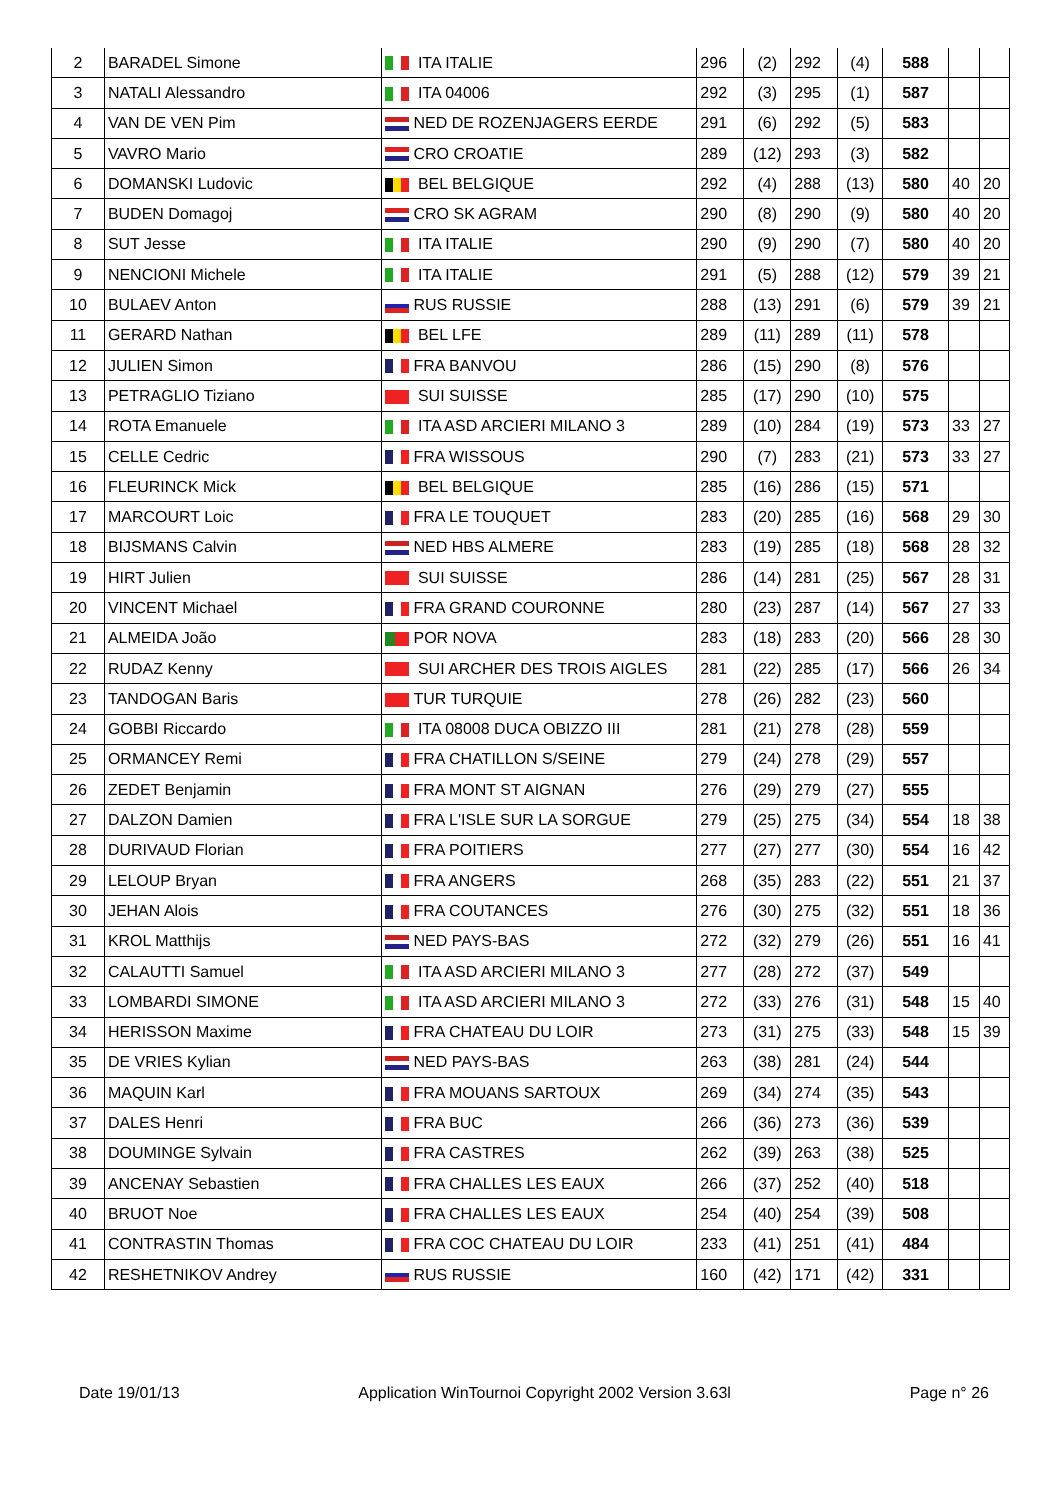| 2 | BARADEL Simone | ITA ITALIE | 296 | (2) | 292 | (4) | 588 | | |
| 3 | NATALI Alessandro | ITA 04006 | 292 | (3) | 295 | (1) | 587 | | |
| 4 | VAN DE VEN Pim | NED DE ROZENJAGERS EERDE | 291 | (6) | 292 | (5) | 583 | | |
| 5 | VAVRO Mario | CRO CROATIE | 289 | (12) | 293 | (3) | 582 | | |
| 6 | DOMANSKI Ludovic | BEL BELGIQUE | 292 | (4) | 288 | (13) | 580 | 40 | 20 |
| 7 | BUDEN Domagoj | CRO SK AGRAM | 290 | (8) | 290 | (9) | 580 | 40 | 20 |
| 8 | SUT Jesse | ITA ITALIE | 290 | (9) | 290 | (7) | 580 | 40 | 20 |
| 9 | NENCIONI Michele | ITA ITALIE | 291 | (5) | 288 | (12) | 579 | 39 | 21 |
| 10 | BULAEV Anton | RUS RUSSIE | 288 | (13) | 291 | (6) | 579 | 39 | 21 |
| 11 | GERARD Nathan | BEL LFE | 289 | (11) | 289 | (11) | 578 | | |
| 12 | JULIEN Simon | FRA BANVOU | 286 | (15) | 290 | (8) | 576 | | |
| 13 | PETRAGLIO Tiziano | SUI SUISSE | 285 | (17) | 290 | (10) | 575 | | |
| 14 | ROTA Emanuele | ITA ASD ARCIERI MILANO 3 | 289 | (10) | 284 | (19) | 573 | 33 | 27 |
| 15 | CELLE Cedric | FRA WISSOUS | 290 | (7) | 283 | (21) | 573 | 33 | 27 |
| 16 | FLEURINCK Mick | BEL BELGIQUE | 285 | (16) | 286 | (15) | 571 | | |
| 17 | MARCOURT Loic | FRA LE TOUQUET | 283 | (20) | 285 | (16) | 568 | 29 | 30 |
| 18 | BIJSMANS Calvin | NED HBS ALMERE | 283 | (19) | 285 | (18) | 568 | 28 | 32 |
| 19 | HIRT Julien | SUI SUISSE | 286 | (14) | 281 | (25) | 567 | 28 | 31 |
| 20 | VINCENT Michael | FRA GRAND COURONNE | 280 | (23) | 287 | (14) | 567 | 27 | 33 |
| 21 | ALMEIDA João | POR NOVA | 283 | (18) | 283 | (20) | 566 | 28 | 30 |
| 22 | RUDAZ Kenny | SUI ARCHER DES TROIS AIGLES | 281 | (22) | 285 | (17) | 566 | 26 | 34 |
| 23 | TANDOGAN Baris | TUR TURQUIE | 278 | (26) | 282 | (23) | 560 | | |
| 24 | GOBBI Riccardo | ITA 08008 DUCA OBIZZO III | 281 | (21) | 278 | (28) | 559 | | |
| 25 | ORMANCEY Remi | FRA CHATILLON S/SEINE | 279 | (24) | 278 | (29) | 557 | | |
| 26 | ZEDET Benjamin | FRA MONT ST AIGNAN | 276 | (29) | 279 | (27) | 555 | | |
| 27 | DALZON Damien | FRA L'ISLE SUR LA SORGUE | 279 | (25) | 275 | (34) | 554 | 18 | 38 |
| 28 | DURIVAUD Florian | FRA POITIERS | 277 | (27) | 277 | (30) | 554 | 16 | 42 |
| 29 | LELOUP Bryan | FRA ANGERS | 268 | (35) | 283 | (22) | 551 | 21 | 37 |
| 30 | JEHAN Alois | FRA COUTANCES | 276 | (30) | 275 | (32) | 551 | 18 | 36 |
| 31 | KROL Matthijs | NED PAYS-BAS | 272 | (32) | 279 | (26) | 551 | 16 | 41 |
| 32 | CALAUTTI Samuel | ITA ASD ARCIERI MILANO 3 | 277 | (28) | 272 | (37) | 549 | | |
| 33 | LOMBARDI SIMONE | ITA ASD ARCIERI MILANO 3 | 272 | (33) | 276 | (31) | 548 | 15 | 40 |
| 34 | HERISSON Maxime | FRA CHATEAU DU LOIR | 273 | (31) | 275 | (33) | 548 | 15 | 39 |
| 35 | DE VRIES Kylian | NED PAYS-BAS | 263 | (38) | 281 | (24) | 544 | | |
| 36 | MAQUIN Karl | FRA MOUANS SARTOUX | 269 | (34) | 274 | (35) | 543 | | |
| 37 | DALES Henri | FRA BUC | 266 | (36) | 273 | (36) | 539 | | |
| 38 | DOUMINGE Sylvain | FRA CASTRES | 262 | (39) | 263 | (38) | 525 | | |
| 39 | ANCENAY Sebastien | FRA CHALLES LES EAUX | 266 | (37) | 252 | (40) | 518 | | |
| 40 | BRUOT Noe | FRA CHALLES LES EAUX | 254 | (40) | 254 | (39) | 508 | | |
| 41 | CONTRASTIN Thomas | FRA COC CHATEAU DU LOIR | 233 | (41) | 251 | (41) | 484 | | |
| 42 | RESHETNIKOV Andrey | RUS RUSSIE | 160 | (42) | 171 | (42) | 331 | | |
Date 19/01/13 Application WinTournoi Copyright 2002 Version 3.63l Page n° 26